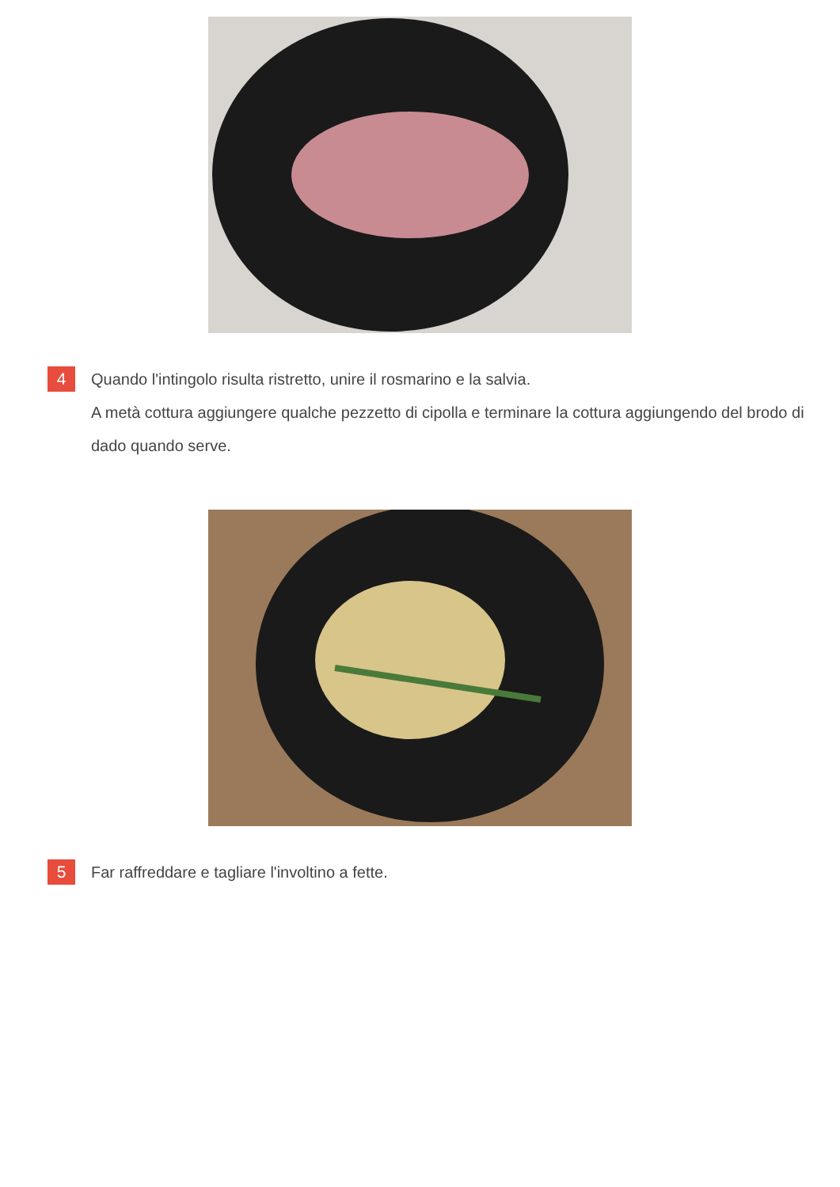4
Quando l'intingolo risulta ristretto, unire il rosmarino e la salvia.
A metà cottura aggiungere qualche pezzetto di cipolla e terminare la cottura aggiungendo del brodo di dado quando serve.
5
Far raffreddare e tagliare l'involtino a fette.